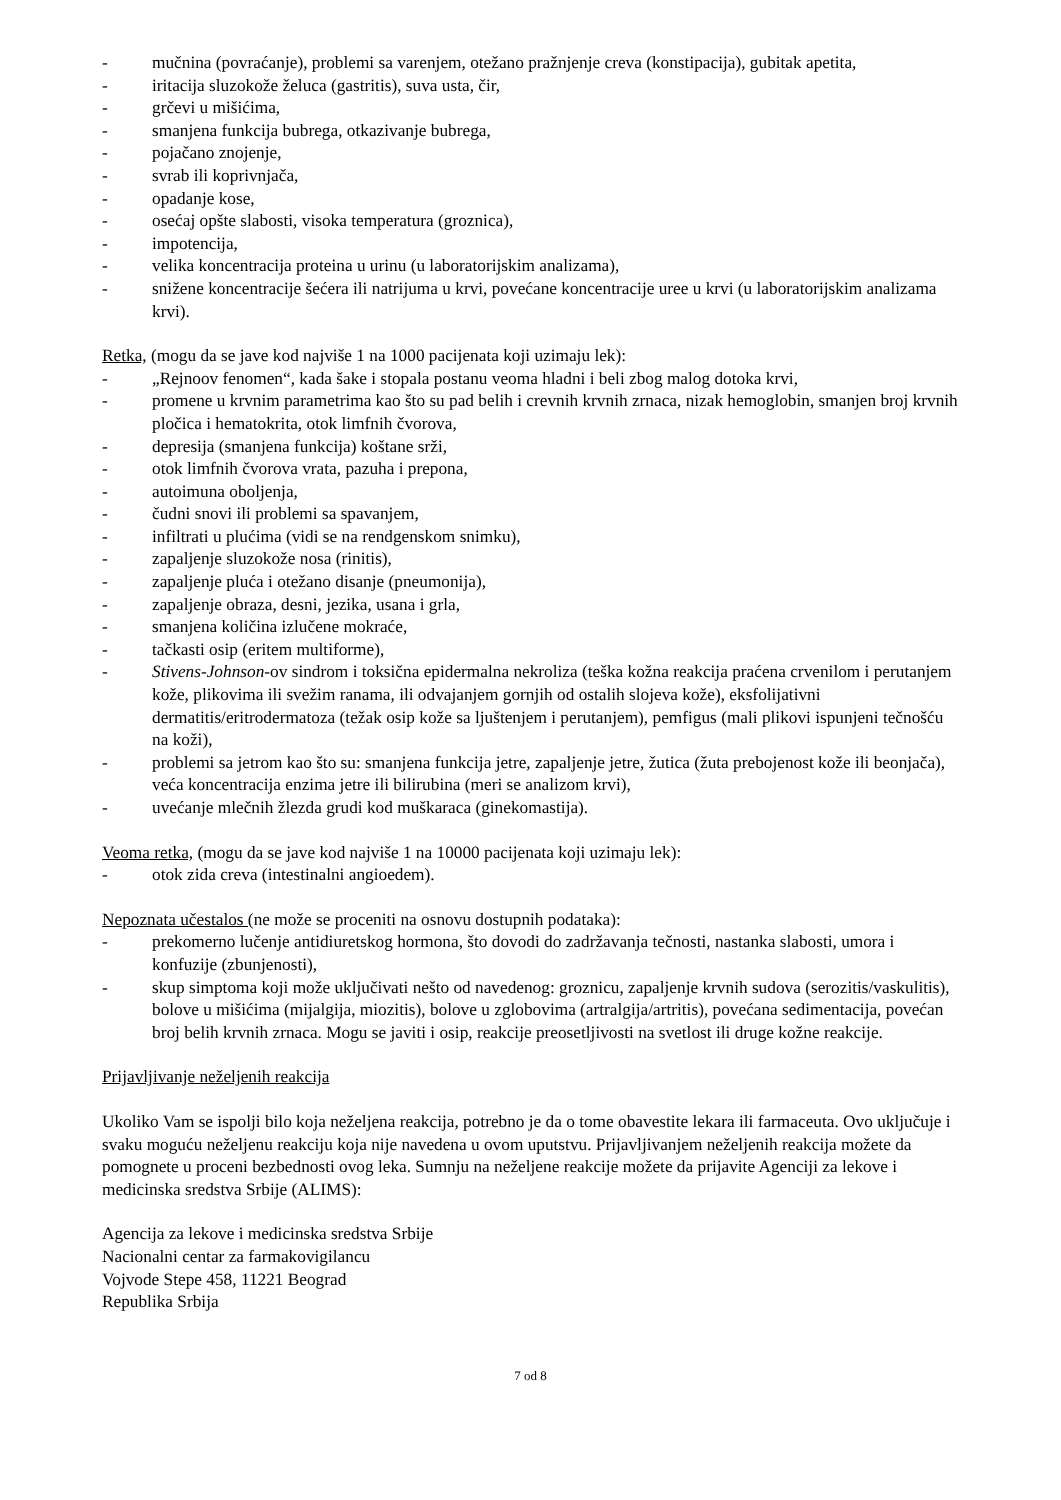- mučnina (povraćanje), problemi sa varenjem, otežano pražnjenje creva (konstipacija), gubitak apetita,
- iritacija sluzokože želuca (gastritis), suva usta, čir,
- grčevi u mišićima,
- smanjena funkcija bubrega, otkazivanje bubrega,
- pojačano znojenje,
- svrab ili koprivnjača,
- opadanje kose,
- osećaj opšte slabosti, visoka temperatura (groznica),
- impotencija,
- velika koncentracija proteina u urinu (u laboratorijskim analizama),
- snižene koncentracije šećera ili natrijuma u krvi, povećane koncentracije uree u krvi (u laboratorijskim analizama krvi).
Retka, (mogu da se jave kod najviše 1 na 1000 pacijenata koji uzimaju lek):
- „Rejnoov fenomen“, kada šake i stopala postanu veoma hladni i beli zbog malog dotoka krvi,
- promene u krvnim parametrima kao što su pad belih i crevnih krvnih zrnaca, nizak hemoglobin, smanjen broj krvnih pločica i hematokrita, otok limfnih čvorova,
- depresija (smanjena funkcija) koštane srži,
- otok limfnih čvorova vrata, pazuha i prepona,
- autoimuna oboljenja,
- čudni snovi ili problemi sa spavanjem,
- infiltrati u plućima (vidi se na rendgenskom snimku),
- zapaljenje sluzokože nosa (rinitis),
- zapaljenje pluća i otežano disanje (pneumonija),
- zapaljenje obraza, desni, jezika, usana i grla,
- smanjena količina izlučene mokraće,
- tačkasti osip (eritem multiforme),
- Stivens-Johnson-ov sindrom i toksična epidermalna nekroliza (teška kožna reakcija praćena crvenilom i perutanjem kože, plikovima ili svežim ranama, ili odvajanjem gornjih od ostalih slojeva kože), eksfolijativni dermatitis/eritrodermatoza (težak osip kože sa ljuštenjem i perutanjem), pemfigus (mali plikovi ispunjeni tečnošću na koži),
- problemi sa jetrom kao što su: smanjena funkcija jetre, zapaljenje jetre, žutica (žuta prebojenost kože ili beonjača), veća koncentracija enzima jetre ili bilirubina (meri se analizom krvi),
- uvećanje mlečnih žlezda grudi kod muškaraca (ginekomastija).
Veoma retka, (mogu da se jave kod najviše 1 na 10000 pacijenata koji uzimaju lek):
- otok zida creva (intestinalni angioedem).
Nepoznata učestalos (ne može se proceniti na osnovu dostupnih podataka):
- prekomerno lučenje antidiuretskog hormona, što dovodi do zadržavanja tečnosti, nastanka slabosti, umora i konfuzije (zbunjenosti),
- skup simptoma koji može uključivati nešto od navedenog: groznicu, zapaljenje krvnih sudova (serozitis/vaskulitis), bolove u mišićima (mijalgija, miozitis), bolove u zglobovima (artralgija/artritis), povećana sedimentacija, povećan broj belih krvnih zrnaca. Mogu se javiti i osip, reakcije preosetljivosti na svetlost ili druge kožne reakcije.
Prijavljivanje neželjenih reakcija
Ukoliko Vam se ispolji bilo koja neželjena reakcija, potrebno je da o tome obavestite lekara ili farmaceuta. Ovo uključuje i svaku moguću neželjenu reakciju koja nije navedena u ovom uputstvu. Prijavljivanjem neželjenih reakcija možete da pomognete u proceni bezbednosti ovog leka. Sumnju na neželjene reakcije možete da prijavite Agenciji za lekove i medicinska sredstva Srbije (ALIMS):
Agencija za lekove i medicinska sredstva Srbije
Nacionalni centar za farmakovigilancu
Vojvode Stepe 458, 11221 Beograd
Republika Srbija
7 od 8